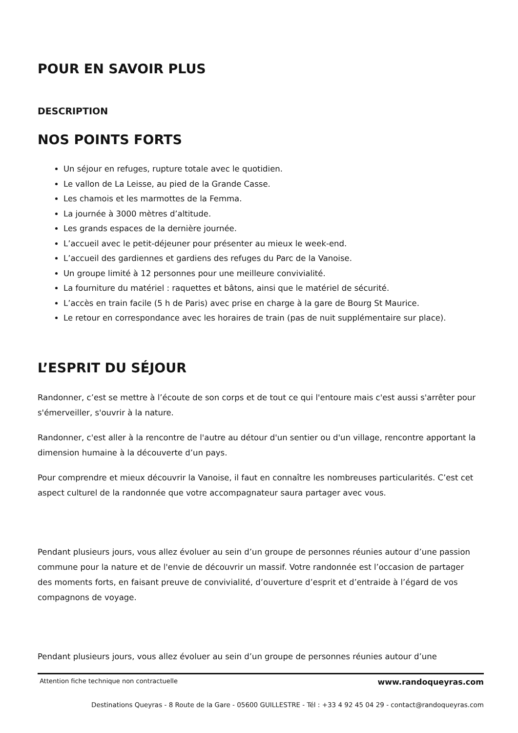POUR EN SAVOIR PLUS
DESCRIPTION
NOS POINTS FORTS
Un séjour en refuges, rupture totale avec le quotidien.
Le vallon de La Leisse, au pied de la Grande Casse.
Les chamois et les marmottes de la Femma.
La journée à 3000 mètres d’altitude.
Les grands espaces de la dernière journée.
L’accueil avec le petit-déjeuner pour présenter au mieux le week-end.
L’accueil des gardiennes et gardiens des refuges du Parc de la Vanoise.
Un groupe limité à 12 personnes pour une meilleure convivialité.
La fourniture du matériel : raquettes et bâtons, ainsi que le matériel de sécurité.
L’accès en train facile (5 h de Paris) avec prise en charge à la gare de Bourg St Maurice.
Le retour en correspondance avec les horaires de train (pas de nuit supplémentaire sur place).
L’ESPRIT DU SÉJOUR
Randonner, c’est se mettre à l’écoute de son corps et de tout ce qui l'entoure mais c'est aussi s'arrêter pour s'émerveiller, s'ouvrir à la nature.
Randonner, c'est aller à la rencontre de l'autre au détour d'un sentier ou d'un village, rencontre apportant la dimension humaine à la découverte d’un pays.
Pour comprendre et mieux découvrir la Vanoise, il faut en connaître les nombreuses particularités. C’est cet aspect culturel de la randonnée que votre accompagnateur saura partager avec vous.
Pendant plusieurs jours, vous allez évoluer au sein d’un groupe de personnes réunies autour d’une passion commune pour la nature et de l'envie de découvrir un massif. Votre randonnée est l’occasion de partager des moments forts, en faisant preuve de convivialité, d’ouverture d’esprit et d’entraide à l’égard de vos compagnons de voyage.
Pendant plusieurs jours, vous allez évoluer au sein d’un groupe de personnes réunies autour d’une
Attention fiche technique non contractuelle www.randoqueyras.com
Destinations Queyras - 8 Route de la Gare - 05600 GUILLESTRE - Tél : +33 4 92 45 04 29 - contact@randoqueyras.com